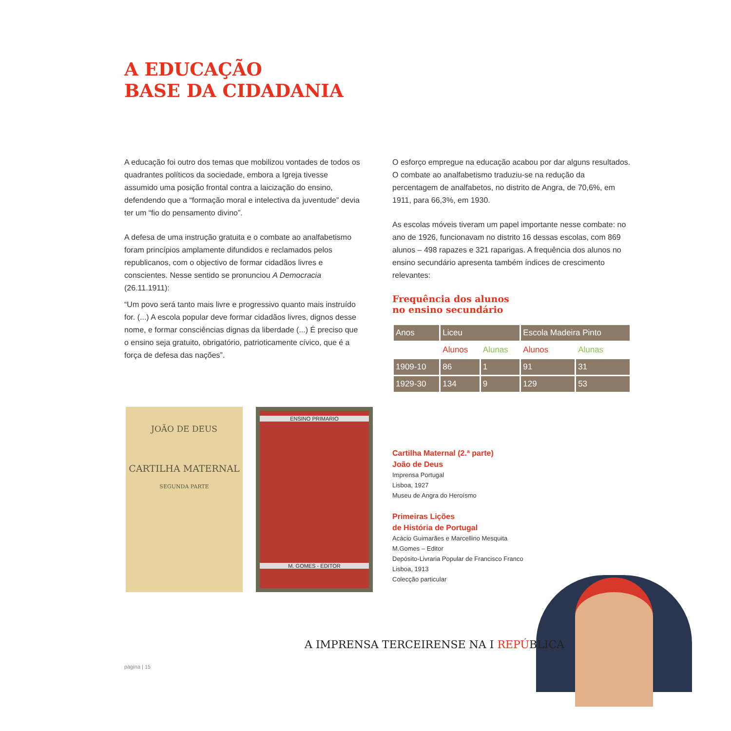A EDUCAÇÃO
BASE DA CIDADANIA
A educação foi outro dos temas que mobilizou vontades de todos os quadrantes políticos da sociedade, embora a Igreja tivesse assumido uma posição frontal contra a laicização do ensino, defendendo que a “formação moral e intelectiva da juventude” devia ter um “fio do pensamento divino”.
A defesa de uma instrução gratuita e o combate ao analfabetismo foram princípios amplamente difundidos e reclamados pelos republicanos, com o objectivo de formar cidadãos livres e conscientes. Nesse sentido se pronunciou A Democracia (26.11.1911):
“Um povo será tanto mais livre e progressivo quanto mais instruído for. (...) A escola popular deve formar cidadãos livres, dignos desse nome, e formar consciências dignas da liberdade (...) É preciso que o ensino seja gratuito, obrigatório, patrioticamente cívico, que é a força de defesa das nações”.
O esforço empregue na educação acabou por dar alguns resultados. O combate ao analfabetismo traduziu-se na redução da percentagem de analfabetos, no distrito de Angra, de 70,6%, em 1911, para 66,3%, em 1930.
As escolas móveis tiveram um papel importante nesse combate: no ano de 1926, funcionavam no distrito 16 dessas escolas, com 869 alunos – 498 rapazes e 321 raparigas. A frequência dos alunos no ensino secundário apresenta também índices de crescimento relevantes:
Frequência dos alunos
no ensino secundário
| Anos | Liceu | | Escola Madeira Pinto | |
| --- | --- | --- | --- | --- |
| | Alunos | Alunas | Alunos | Alunas |
| 1909-10 | 86 | 1 | 91 | 31 |
| 1929-30 | 134 | 9 | 129 | 53 |
JOÃO DE DEUS
CARTILHA MATERNAL
SEGUNDA PARTE
ENSINO PRIMARIO
M. GOMES - EDITOR
Cartilha Maternal (2.ª parte)
João de Deus
Imprensa Portugal
Lisboa, 1927
Museu de Angra do Heroísmo
Primeiras Lições
de História de Portugal
Acácio Guimarães e Marcellino Mesquita
M.Gomes – Editor
Depósito-Livraria Popular de Francisco Franco
Lisboa, 1913
Colecção particular
A IMPRENSA TERCEIRENSE NA I REPÚBLICA
página | 15